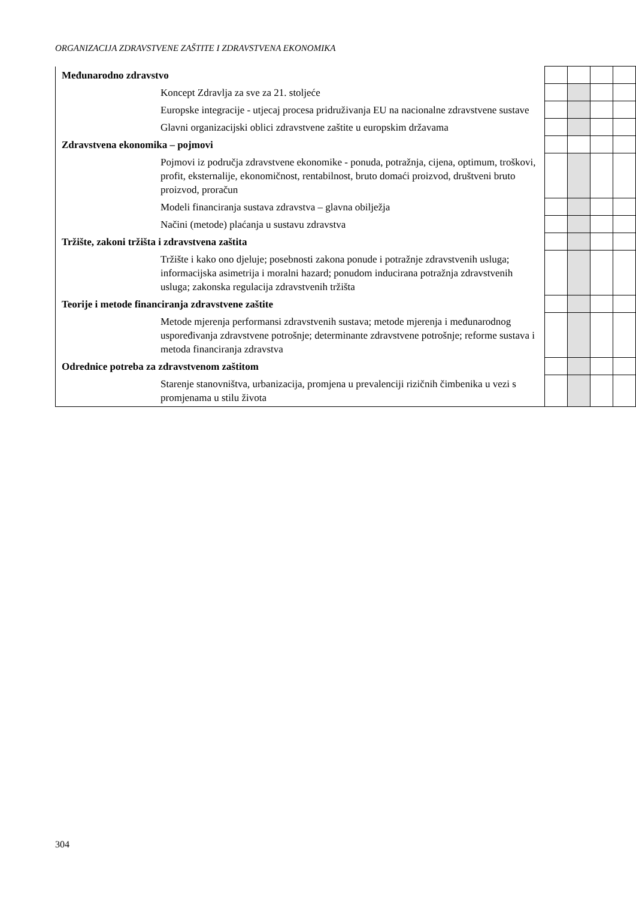ORGANIZACIJA ZDRAVSTVENE ZAŠTITE I ZDRAVSTVENA EKONOMIKA
| Međunarodno zdravstvo | | | | |
| Koncept Zdravlja za sve za 21. stoljeće | | | | |
| Europske integracije - utjecaj procesa pridruživanja EU na nacionalne zdravstvene sustave | | | | |
| Glavni organizacijski oblici zdravstvene zaštite u europskim državama | | | | |
| Zdravstvena ekonomika – pojmovi | | | | |
| Pojmovi iz područja zdravstvene ekonomike - ponuda, potražnja, cijena, optimum, troškovi, profit, eksternalije, ekonomičnost, rentabilnost, bruto domaći proizvod, društveni bruto proizvod, proračun | | | | |
| Modeli financiranja sustava zdravstva – glavna obilježja | | | | |
| Načini (metode) plaćanja u sustavu zdravstva | | | | |
| Tržište, zakoni tržišta i zdravstvena zaštita | | | | |
| Tržište i kako ono djeluje; posebnosti zakona ponude i potražnje zdravstvenih usluga; informacijska asimetrija i moralni hazard; ponudom inducirana potražnja zdravstvenih usluga; zakonska regulacija zdravstvenih tržišta | | | | |
| Teorije i metode financiranja zdravstvene zaštite | | | | |
| Metode mjerenja performansi zdravstvenih sustava; metode mjerenja i međunarodnog uspoređivanja zdravstvene potrošnje; determinante zdravstvene potrošnje; reforme sustava i metoda financiranja zdravstva | | | | |
| Odrednice potreba za zdravstvenom zaštitom | | | | |
| Starenje stanovništva, urbanizacija, promjena u prevalenciji rizičnih čimbenika u vezi s promjenama u stilu života | | | | |
304